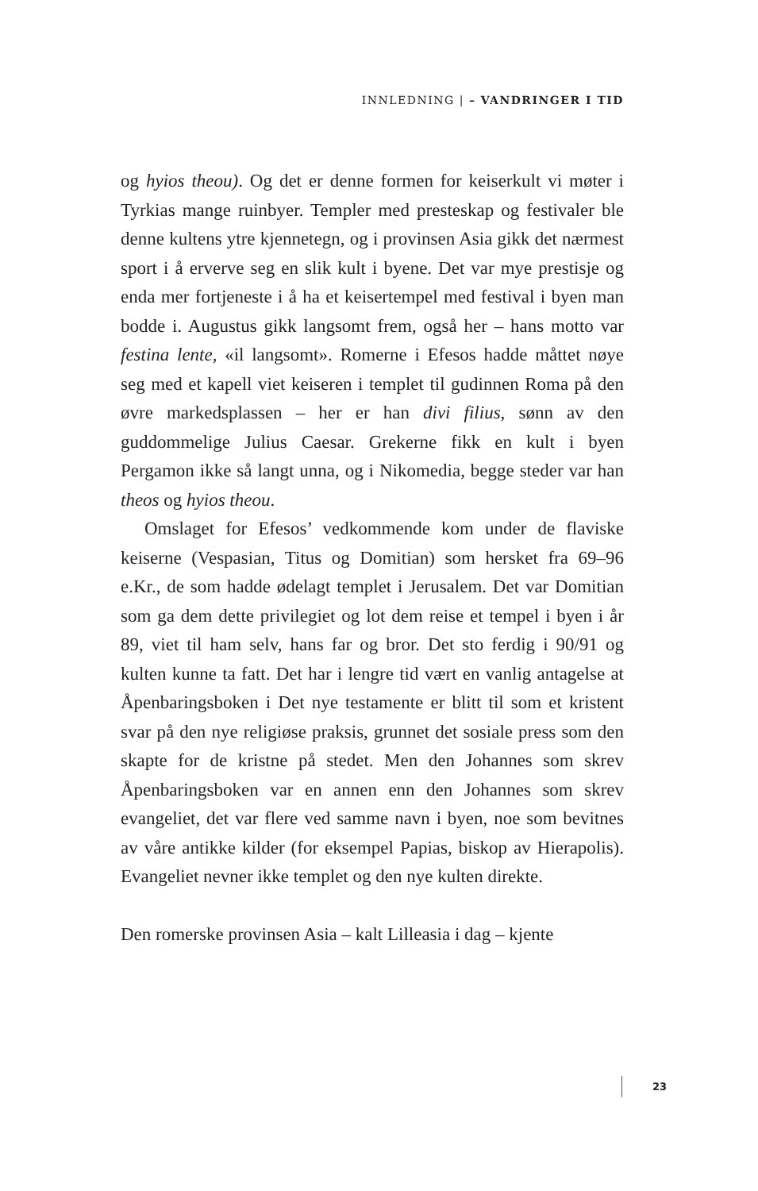INNLEDNING | – VANDRINGER I TID
og hyios theou). Og det er denne formen for keiserkult vi møter i Tyrkias mange ruinbyer. Templer med presteskap og festivaler ble denne kultens ytre kjennetegn, og i provinsen Asia gikk det nærmest sport i å erverve seg en slik kult i byene. Det var mye prestisje og enda mer fortjeneste i å ha et keisertempel med festival i byen man bodde i. Augustus gikk langsomt frem, også her – hans motto var festina lente, «il langsomt». Romerne i Efesos hadde måttet nøye seg med et kapell viet keiseren i templet til gudinnen Roma på den øvre markedsplassen – her er han divi filius, sønn av den guddommelige Julius Caesar. Grekerne fikk en kult i byen Pergamon ikke så langt unna, og i Nikomedia, begge steder var han theos og hyios theou.
Omslaget for Efesos’ vedkommende kom under de flaviske keiserne (Vespasian, Titus og Domitian) som hersket fra 69–96 e.Kr., de som hadde ødelagt templet i Jerusalem. Det var Domitian som ga dem dette privilegiet og lot dem reise et tempel i byen i år 89, viet til ham selv, hans far og bror. Det sto ferdig i 90/91 og kulten kunne ta fatt. Det har i lengre tid vært en vanlig antagelse at Åpenbaringsboken i Det nye testamente er blitt til som et kristent svar på den nye religiøse praksis, grunnet det sosiale press som den skapte for de kristne på stedet. Men den Johannes som skrev Åpenbaringsboken var en annen enn den Johannes som skrev evangeliet, det var flere ved samme navn i byen, noe som bevitnes av våre antikke kilder (for eksempel Papias, biskop av Hierapolis). Evangeliet nevner ikke templet og den nye kulten direkte.
Den romerske provinsen Asia – kalt Lilleasia i dag – kjente
23